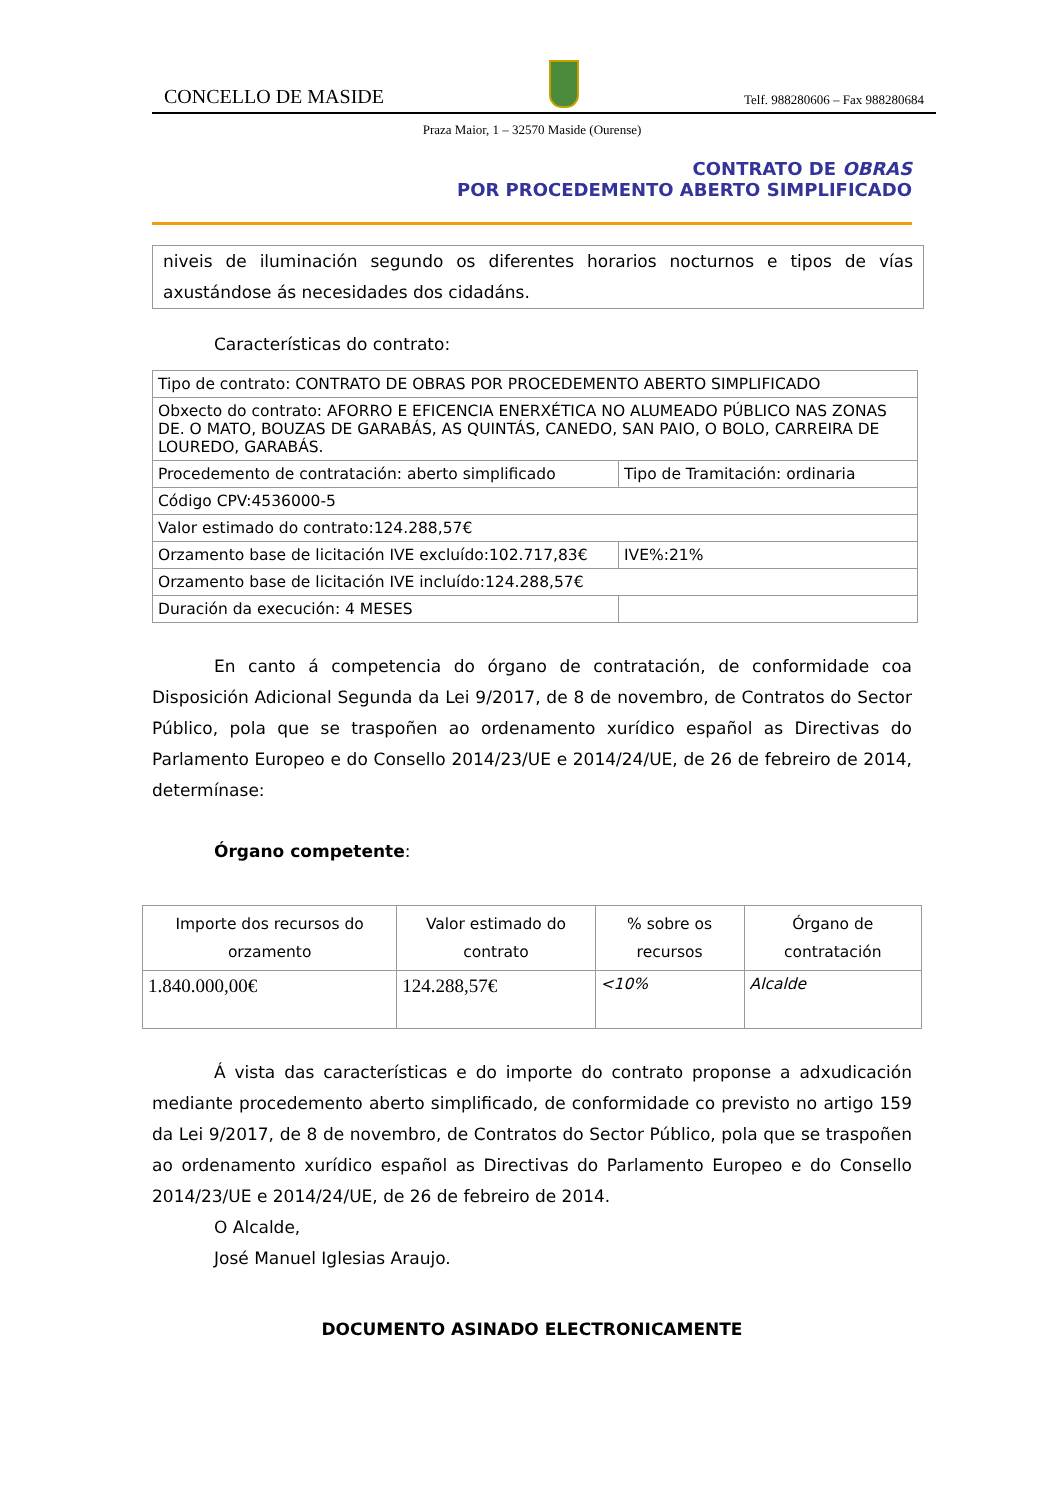CONCELLO DE MASIDE
Telf. 988280606 – Fax 988280684
Praza Maior, 1 – 32570 Maside (Ourense)
CONTRATO DE OBRAS
POR PROCEDEMENTO ABERTO SIMPLIFICADO
niveis de iluminación segundo os diferentes horarios nocturnos e tipos de vías axustándose ás necesidades dos cidadáns.
Características do contrato:
| Tipo de contrato: CONTRATO DE OBRAS POR PROCEDEMENTO ABERTO SIMPLIFICADO | |
| Obxecto do contrato: AFORRO E EFICENCIA ENERXÉTICA NO ALUMEADO PÚBLICO NAS ZONAS DE. O MATO, BOUZAS DE GARABÁS, AS QUINTÁS, CANEDO, SAN PAIO, O BOLO, CARREIRA DE LOUREDO, GARABÁS. | |
| Procedemento de contratación: aberto simplificado | Tipo de Tramitación: ordinaria |
| Código CPV:4536000-5 | |
| Valor estimado do contrato:124.288,57€ | |
| Orzamento base de licitación IVE excluído:102.717,83€ | IVE%:21% |
| Orzamento base de licitación IVE incluído:124.288,57€ | |
| Duración da execución: 4 MESES | |
En canto á competencia do órgano de contratación, de conformidade coa Disposición Adicional Segunda da Lei 9/2017, de 8 de novembro, de Contratos do Sector Público, pola que se traspoñen ao ordenamento xurídico español as Directivas do Parlamento Europeo e do Consello 2014/23/UE e 2014/24/UE, de 26 de febreiro de 2014, determínase:
Órgano competente:
| Importe dos recursos do orzamento | Valor estimado do contrato | % sobre os recursos | Órgano de contratación |
| --- | --- | --- | --- |
| 1.840.000,00€ | 124.288,57€ | <10% | Alcalde |
Á vista das características e do importe do contrato proponse a adxudicación mediante procedemento aberto simplificado, de conformidade co previsto no artigo 159 da Lei 9/2017, de 8 de novembro, de Contratos do Sector Público, pola que se traspoñen ao ordenamento xurídico español as Directivas do Parlamento Europeo e do Consello 2014/23/UE e 2014/24/UE, de 26 de febreiro de 2014.
O Alcalde,
José Manuel Iglesias Araujo.
DOCUMENTO ASINADO ELECTRONICAMENTE